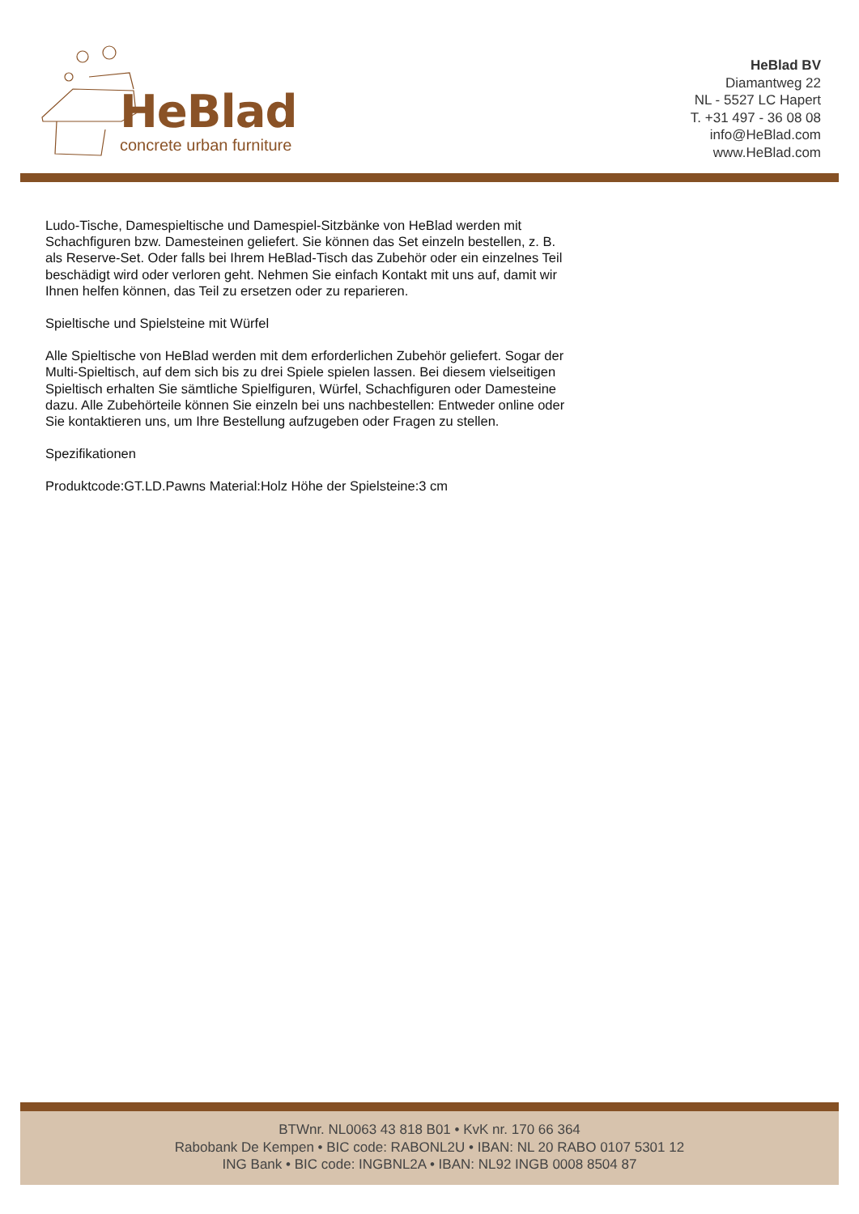HeBlad
concrete urban furniture
HeBlad BV
Diamantweg 22
NL - 5527 LC Hapert
T. +31 497 - 36 08 08
info@HeBlad.com
www.HeBlad.com
Ludo-Tische, Damespieltische und Damespiel-Sitzbänke von HeBlad werden mit Schachfiguren bzw. Damesteinen geliefert. Sie können das Set einzeln bestellen, z. B. als Reserve-Set. Oder falls bei Ihrem HeBlad-Tisch das Zubehör oder ein einzelnes Teil beschädigt wird oder verloren geht. Nehmen Sie einfach Kontakt mit uns auf, damit wir Ihnen helfen können, das Teil zu ersetzen oder zu reparieren.
Spieltische und Spielsteine mit Würfel
Alle Spieltische von HeBlad werden mit dem erforderlichen Zubehör geliefert. Sogar der Multi-Spieltisch, auf dem sich bis zu drei Spiele spielen lassen. Bei diesem vielseitigen Spieltisch erhalten Sie sämtliche Spielfiguren, Würfel, Schachfiguren oder Damesteine dazu. Alle Zubehörteile können Sie einzeln bei uns nachbestellen: Entweder online oder Sie kontaktieren uns, um Ihre Bestellung aufzugeben oder Fragen zu stellen.
Spezifikationen
Produktcode:GT.LD.Pawns Material:Holz Höhe der Spielsteine:3 cm
BTWnr. NL0063 43 818 B01 • KvK nr. 170 66 364
Rabobank De Kempen • BIC code: RABONL2U • IBAN: NL 20 RABO 0107 5301 12
ING Bank • BIC code: INGBNL2A • IBAN: NL92 INGB 0008 8504 87